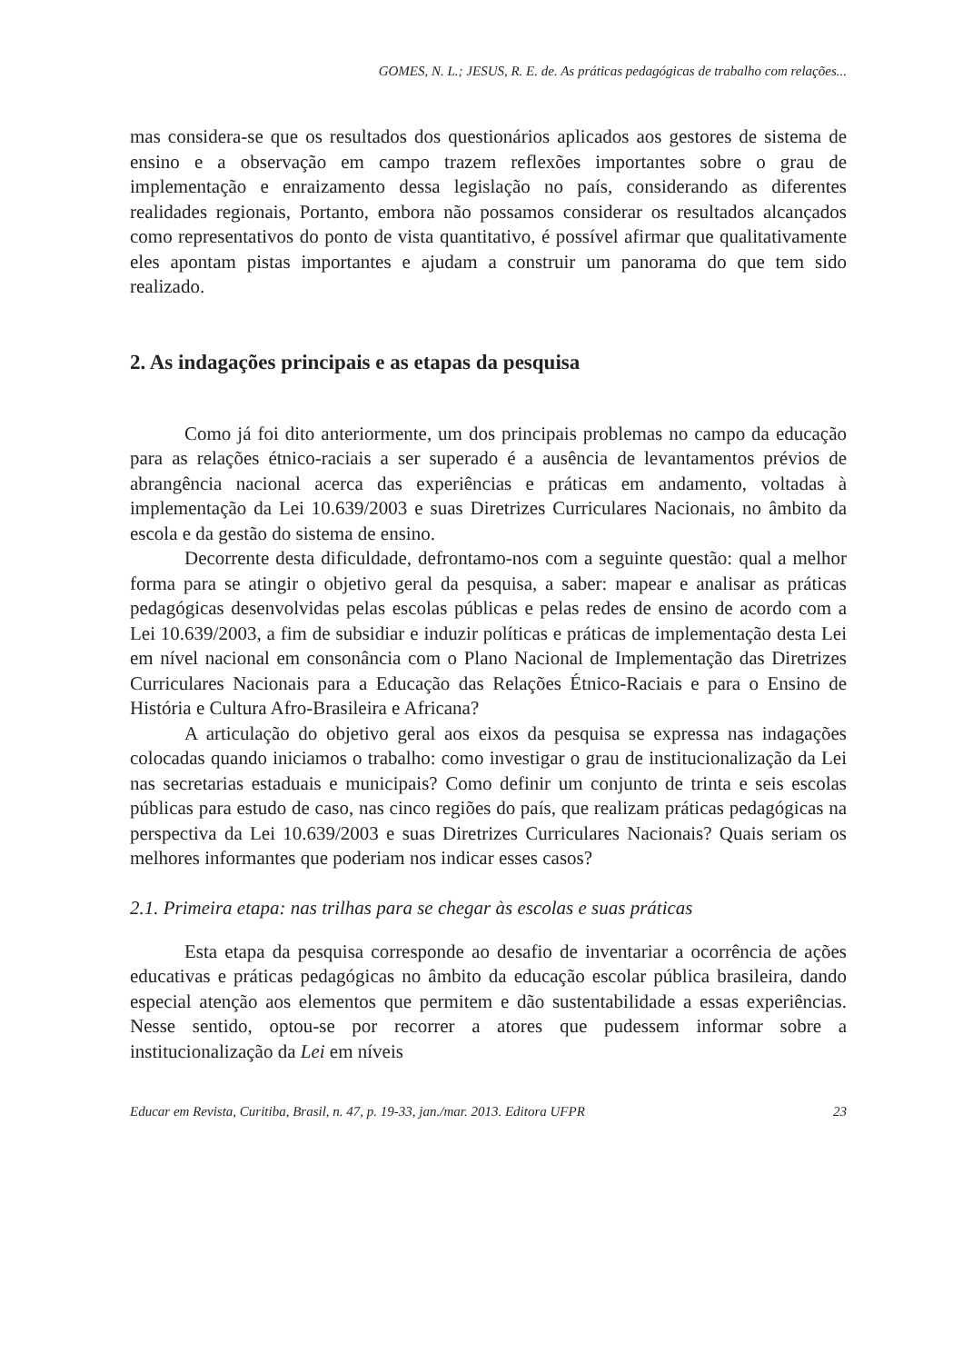GOMES, N. L.; JESUS, R. E. de. As práticas pedagógicas de trabalho com relações...
mas considera-se que os resultados dos questionários aplicados aos gestores de sistema de ensino e a observação em campo trazem reflexões importantes sobre o grau de implementação e enraizamento dessa legislação no país, considerando as diferentes realidades regionais, Portanto, embora não possamos considerar os resultados alcançados como representativos do ponto de vista quantitativo, é possível afirmar que qualitativamente eles apontam pistas importantes e ajudam a construir um panorama do que tem sido realizado.
2. As indagações principais e as etapas da pesquisa
Como já foi dito anteriormente, um dos principais problemas no campo da educação para as relações étnico-raciais a ser superado é a ausência de levantamentos prévios de abrangência nacional acerca das experiências e práticas em andamento, voltadas à implementação da Lei 10.639/2003 e suas Diretrizes Curriculares Nacionais, no âmbito da escola e da gestão do sistema de ensino.
Decorrente desta dificuldade, defrontamo-nos com a seguinte questão: qual a melhor forma para se atingir o objetivo geral da pesquisa, a saber: mapear e analisar as práticas pedagógicas desenvolvidas pelas escolas públicas e pelas redes de ensino de acordo com a Lei 10.639/2003, a fim de subsidiar e induzir políticas e práticas de implementação desta Lei em nível nacional em consonância com o Plano Nacional de Implementação das Diretrizes Curriculares Nacionais para a Educação das Relações Étnico-Raciais e para o Ensino de História e Cultura Afro-Brasileira e Africana?
A articulação do objetivo geral aos eixos da pesquisa se expressa nas indagações colocadas quando iniciamos o trabalho: como investigar o grau de institucionalização da Lei nas secretarias estaduais e municipais? Como definir um conjunto de trinta e seis escolas públicas para estudo de caso, nas cinco regiões do país, que realizam práticas pedagógicas na perspectiva da Lei 10.639/2003 e suas Diretrizes Curriculares Nacionais? Quais seriam os melhores informantes que poderiam nos indicar esses casos?
2.1. Primeira etapa: nas trilhas para se chegar às escolas e suas práticas
Esta etapa da pesquisa corresponde ao desafio de inventariar a ocorrência de ações educativas e práticas pedagógicas no âmbito da educação escolar pública brasileira, dando especial atenção aos elementos que permitem e dão sustentabilidade a essas experiências. Nesse sentido, optou-se por recorrer a atores que pudessem informar sobre a institucionalização da Lei em níveis
Educar em Revista, Curitiba, Brasil, n. 47, p. 19-33, jan./mar. 2013. Editora UFPR 23